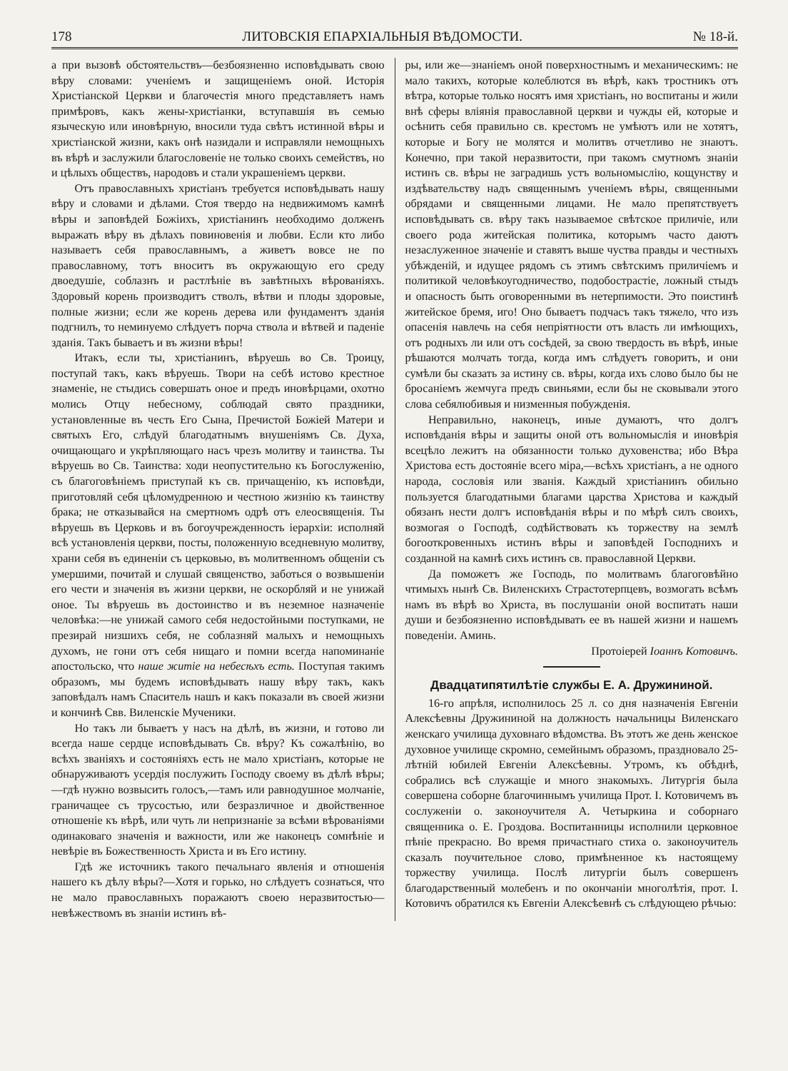178 ЛИТОВСКІЯ ЕПАРХІАЛЬНЫЯ ВѢДОМОСТИ. № 18-й.
а при вызовѣ обстоятельствъ—безбоязненно исповѣдывать свою вѣру словами: ученіемъ и защищеніемъ оной. Исторія Христіанской Церкви и благочестія много представляетъ намъ примѣровъ, какъ жены-христіанки, вступавшія въ семью языческую или иновѣрную, вносили туда свѣтъ истинной вѣры и христіанской жизни, какъ онѣ назидали и исправляли немощныхъ въ вѣрѣ и заслужили благословеніе не только своихъ семействъ, но и цѣлыхъ обществъ, народовъ и стали украшеніемъ церкви.
Отъ православныхъ христіанъ требуется исповѣдывать нашу вѣру и словами и дѣлами. Стоя твердо на недвижимомъ камнѣ вѣры и заповѣдей Божіихъ, христіанинъ необходимо долженъ выражать вѣру въ дѣлахъ повиновенія и любви. Если кто либо называетъ себя православнымъ, а живетъ вовсе не по православному, тотъ вноситъ въ окружающую его среду двоедушіе, соблазнъ и растлѣніе въ завѣтныхъ вѣрованіяхъ. Здоровый корень производитъ стволъ, вѣтви и плоды здоровые, полные жизни; если же корень дерева или фундаментъ зданія подгнилъ, то неминуемо слѣдуетъ порча ствола и вѣтвей и паденіе зданія. Такъ бываетъ и въ жизни вѣры!
Итакъ, если ты, христіанинъ, вѣруешь во Св. Троицу, поступай такъ, какъ вѣруешь. Твори на себѣ истово крестное знаменіе, не стыдись совершать оное и предъ иновѣрцами, охотно молись Отцу небесному, соблюдай свято праздники, установленные въ честь Его Сына, Пречистой Божіей Матери и святыхъ Его, слѣдуй благодатнымъ внушеніямъ Св. Духа, очищающаго и укрѣпляющаго насъ чрезъ молитву и таинства. Ты вѣруешь во Св. Таинства: ходи неопустительно къ Богослуженію, съ благоговѣніемъ приступай къ св. причащенію, къ исповѣди, приготовляй себя цѣломудренною и честною жизнію къ таинству брака; не отказывайся на смертномъ одрѣ отъ елеосвященія. Ты вѣруешь въ Церковь и въ богоучрежденность іерархіи: исполняй всѣ установленія церкви, посты, положенную вседневную молитву, храни себя въ единеніи съ церковью, въ молитвенномъ общеніи съ умершими, почитай и слушай священство, заботься о возвышеніи его чести и значенія въ жизни церкви, не оскорбляй и не унижай оное. Ты вѣруешь въ достоинство и въ неземное назначеніе человѣка:—не унижай самого себя недостойными поступками, не презирай низшихъ себя, не соблазняй малыхъ и немощныхъ духомъ, не гони отъ себя нищаго и помни всегда напоминаніе апостольско, что наше житіе на небесѣхъ есть. Поступая такимъ образомъ, мы будемъ исповѣдывать нашу вѣру такъ, какъ заповѣдалъ намъ Спаситель нашъ и какъ показали въ своей жизни и кончинѣ Свв. Виленскіе Мученики.
Но такъ ли бываетъ у насъ на дѣлѣ, въ жизни, и готово ли всегда наше сердце исповѣдывать Св. вѣру? Къ сожалѣнію, во всѣхъ званіяхъ и состояніяхъ есть не мало христіанъ, которые не обнаруживаютъ усердія послужить Господу своему въ дѣлѣ вѣры;—гдѣ нужно возвысить голосъ,—тамъ или равнодушное молчаніе, граничащее съ трусостью, или безразличное и двойственное отношеніе къ вѣрѣ, или чуть ли непризнаніе за всѣми вѣрованіями одинаковаго значенія и важности, или же наконецъ сомнѣніе и невѣріе въ Божественность Христа и въ Его истину.
Гдѣ же источникъ такого печальнаго явленія и отношенія нашего къ дѣлу вѣры?—Хотя и горько, но слѣдуетъ сознаться, что не мало православныхъ поражаютъ своею неразвитостью—невѣжествомъ въ знаніи истинъ вѣ-
ры, или же—знаніемъ оной поверхностнымъ и механическимъ: не мало такихъ, которые колеблются въ вѣрѣ, какъ тростникъ отъ вѣтра, которые только носятъ имя христіанъ, но воспитаны и жили внѣ сферы вліянія православной церкви и чужды ей, которые и осѣнить себя правильно св. крестомъ не умѣютъ или не хотятъ, которые и Богу не молятся и молитвъ отчетливо не знаютъ. Конечно, при такой неразвитости, при такомъ смутномъ знаніи истинъ св. вѣры не заградишь устъ вольномыслію, кощунству и издѣвательству надъ священнымъ ученіемъ вѣры, священными обрядами и священными лицами. Не мало препятствуетъ исповѣдывать св. вѣру такъ называемое свѣтское приличіе, или своего рода житейская политика, которымъ часто даютъ незаслуженное значеніе и ставятъ выше чуства правды и честныхъ убѣжденій, и идущее рядомъ съ этимъ свѣтскимъ приличіемъ и политикой человѣкоугодничество, подобострастіе, ложный стыдъ и опасность быть оговоренными въ нетерпимости. Это поистинѣ житейское бремя, иго! Оно бываетъ подчасъ такъ тяжело, что изъ опасенія навлечь на себя непріятности отъ власть ли имѣющихъ, отъ родныхъ ли или отъ сосѣдей, за свою твердость въ вѣрѣ, иные рѣшаются молчать тогда, когда имъ слѣдуетъ говорить, и они сумѣли бы сказать за истину св. вѣры, когда ихъ слово было бы не бросаніемъ жемчуга предъ свиньями, если бы не сковывали этого слова себялюбивыя и низменныя побужденія.
Неправильно, наконецъ, иные думаютъ, что долгъ исповѣданія вѣры и защиты оной отъ вольномыслія и иновѣрія всецѣло лежитъ на обязанности только духовенства; ибо Вѣра Христова есть достояніе всего міра,—всѣхъ христіанъ, а не одного народа, сословія или званія. Каждый христіанинъ обильно пользуется благодатными благами царства Христова и каждый обязанъ нести долгъ исповѣданія вѣры и по мѣрѣ силъ своихъ, возмогая о Господѣ, содѣйствовать къ торжеству на землѣ богооткровенныхъ истинъ вѣры и заповѣдей Господнихъ и созданной на камнѣ сихъ истинъ св. православной Церкви.
Да поможетъ же Господь, по молитвамъ благоговѣйно чтимыхъ нынѣ Св. Виленскихъ Страстотерпцевъ, возмогать всѣмъ намъ въ вѣрѣ во Христа, въ послушаніи оной воспитать наши души и безбоязненно исповѣдывать ее въ нашей жизни и нашемъ поведеніи. Аминь.
Протоіерей Іоаннъ Котовичъ.
Двадцатипятилѣтіе службы Е. А. Дружининой.
16-го апрѣля, исполнилось 25 л. со дня назначенія Евгеніи Алексѣевны Дружининой на должность начальницы Виленскаго женскаго училища духовнаго вѣдомства. Въ этотъ же день женское духовное училище скромно, семейнымъ образомъ, праздновало 25-лѣтній юбилей Евгеніи Алексѣевны. Утромъ, къ обѣднѣ, собрались всѣ служащіе и много знакомыхъ. Литургія была совершена соборне благочиннымъ училища Прот. І. Котовичемъ въ сослуженіи о. законоучителя А. Четыркина и соборнаго священника о. Е. Гроздова. Воспитанницы исполнили церковное пѣніе прекрасно. Во время причастнаго стиха о. законоучитель сказалъ поучительное слово, примѣненное къ настоящему торжеству училища. Послѣ литургіи былъ совершенъ благодарственный молебенъ и по окончаніи многолѣтія, прот. І. Котовичъ обратился къ Евгеніи Алексѣевнѣ съ слѣдующею рѣчью: